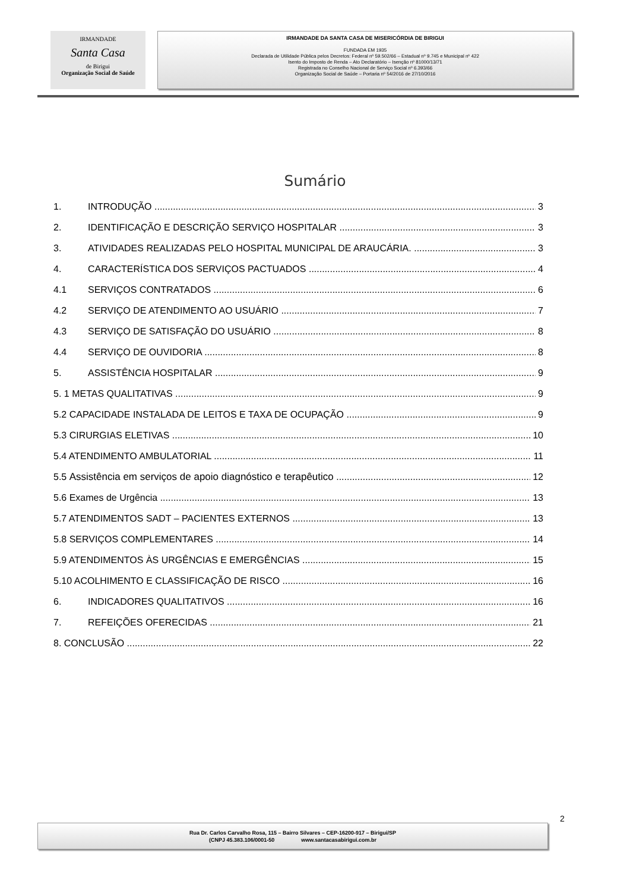IRMANDADE
Santa Casa
de Birigui
Organização Social de Saúde
IRMANDADE DA SANTA CASA DE MISERICÓRDIA DE BIRIGUI
FUNDADA EM 1935
Declarada de Utilidade Pública pelos Decretos: Federal nº 59.502/66 – Estadual nº 9.745 e Municipal nº 422
Isento do Imposto de Renda – Ato Declaratório – Isenção nº 81000/13/71
Registrada no Conselho Nacional de Serviço Social nº 6.393/66
Organização Social de Saúde – Portaria nº 54/2016 de 27/10/2016
Sumário
1. INTRODUÇÃO 3
2. IDENTIFICAÇÃO E DESCRIÇÃO SERVIÇO HOSPITALAR 3
3. ATIVIDADES REALIZADAS PELO HOSPITAL MUNICIPAL DE ARAUCÁRIA. 3
4. CARACTERÍSTICA DOS SERVIÇOS PACTUADOS 4
4.1 SERVIÇOS CONTRATADOS 6
4.2 SERVIÇO DE ATENDIMENTO AO USUÁRIO 7
4.3 SERVIÇO DE SATISFAÇÃO DO USUÁRIO 8
4.4 SERVIÇO DE OUVIDORIA 8
5. ASSISTÊNCIA HOSPITALAR 9
5. 1 METAS QUALITATIVAS 9
5.2 CAPACIDADE INSTALADA DE LEITOS E TAXA DE OCUPAÇÃO 9
5.3 CIRURGIAS ELETIVAS 10
5.4 ATENDIMENTO AMBULATORIAL 11
5.5 Assistência em serviços de apoio diagnóstico e terapêutico 12
5.6 Exames de Urgência 13
5.7 ATENDIMENTOS SADT – PACIENTES EXTERNOS 13
5.8 SERVIÇOS COMPLEMENTARES 14
5.9 ATENDIMENTOS ÀS URGÊNCIAS E EMERGÊNCIAS 15
5.10 ACOLHIMENTO E CLASSIFICAÇÃO DE RISCO 16
6. INDICADORES QUALITATIVOS 16
7. REFEIÇÕES OFERECIDAS 21
8. CONCLUSÃO 22
2
Rua Dr. Carlos Carvalho Rosa, 115 – Bairro Silvares – CEP-16200-917 – Birigui/SP
(CNPJ 45.383.106/0001-50 www.santacasabirigui.com.br